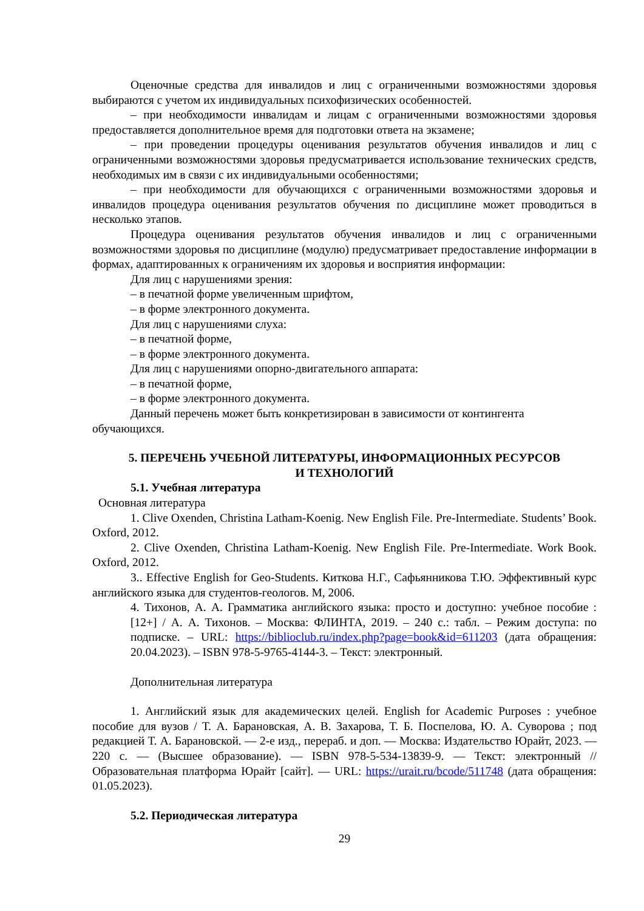Оценочные средства для инвалидов и лиц с ограниченными возможностями здоровья выбираются с учетом их индивидуальных психофизических особенностей.
– при необходимости инвалидам и лицам с ограниченными возможностями здоровья предоставляется дополнительное время для подготовки ответа на экзамене;
– при проведении процедуры оценивания результатов обучения инвалидов и лиц с ограниченными возможностями здоровья предусматривается использование технических средств, необходимых им в связи с их индивидуальными особенностями;
– при необходимости для обучающихся с ограниченными возможностями здоровья и инвалидов процедура оценивания результатов обучения по дисциплине может проводиться в несколько этапов.
Процедура оценивания результатов обучения инвалидов и лиц с ограниченными возможностями здоровья по дисциплине (модулю) предусматривает предоставление информации в формах, адаптированных к ограничениям их здоровья и восприятия информации:
Для лиц с нарушениями зрения:
– в печатной форме увеличенным шрифтом,
– в форме электронного документа.
Для лиц с нарушениями слуха:
– в печатной форме,
– в форме электронного документа.
Для лиц с нарушениями опорно-двигательного аппарата:
– в печатной форме,
– в форме электронного документа.
Данный перечень может быть конкретизирован в зависимости от контингента обучающихся.
5. ПЕРЕЧЕНЬ УЧЕБНОЙ ЛИТЕРАТУРЫ, ИНФОРМАЦИОННЫХ РЕСУРСОВ
И ТЕХНОЛОГИЙ
5.1. Учебная литература
Основная литература
1. Clive Oxenden, Christina Latham-Koenig. New English File. Pre-Intermediate. Students’ Book. Oxford, 2012.
2. Clive Oxenden, Christina Latham-Koenig. New English File. Pre-Intermediate. Work Book. Oxford, 2012.
3.. Effective English for Geo-Students. Киткова Н.Г., Сафьянникова Т.Ю. Эффективный курс английского языка для студентов-геологов. М, 2006.
4. Тихонов, А. А. Грамматика английского языка: просто и доступно: учебное пособие : [12+] / А. А. Тихонов. – Москва: ФЛИНТА, 2019. – 240 с.: табл. – Режим доступа: по подписке. – URL: https://biblioclub.ru/index.php?page=book&id=611203 (дата обращения: 20.04.2023). – ISBN 978-5-9765-4144-3. – Текст: электронный.
Дополнительная литература
1. Английский язык для академических целей. English for Academic Purposes : учебное пособие для вузов / Т. А. Барановская, А. В. Захарова, Т. Б. Поспелова, Ю. А. Суворова ; под редакцией Т. А. Барановской. — 2-е изд., перераб. и доп. — Москва: Издательство Юрайт, 2023. — 220 с. — (Высшее образование). — ISBN 978-5-534-13839-9. — Текст: электронный // Образовательная платформа Юрайт [сайт]. — URL: https://urait.ru/bcode/511748 (дата обращения: 01.05.2023).
5.2. Периодическая литература
29